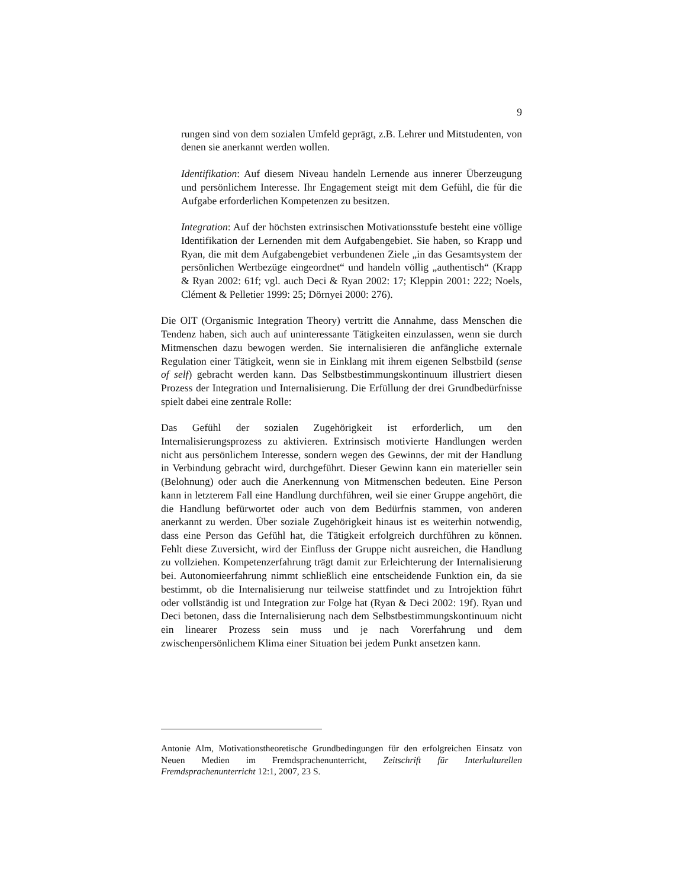9
rungen sind von dem sozialen Umfeld geprägt, z.B. Lehrer und Mitstudenten, von denen sie anerkannt werden wollen.
Identifikation: Auf diesem Niveau handeln Lernende aus innerer Überzeugung und persönlichem Interesse. Ihr Engagement steigt mit dem Gefühl, die für die Aufgabe erforderlichen Kompetenzen zu besitzen.
Integration: Auf der höchsten extrinsischen Motivationsstufe besteht eine völlige Identifikation der Lernenden mit dem Aufgabengebiet. Sie haben, so Krapp und Ryan, die mit dem Aufgabengebiet verbundenen Ziele „in das Gesamtsystem der persönlichen Wertbezüge eingeordnet“ und handeln völlig „authentisch“ (Krapp & Ryan 2002: 61f; vgl. auch Deci & Ryan 2002: 17; Kleppin 2001: 222; Noels, Clément & Pelletier 1999: 25; Dörnyei 2000: 276).
Die OIT (Organismic Integration Theory) vertritt die Annahme, dass Menschen die Tendenz haben, sich auch auf uninteressante Tätigkeiten einzulassen, wenn sie durch Mitmenschen dazu bewogen werden. Sie internalisieren die anfängliche externale Regulation einer Tätigkeit, wenn sie in Einklang mit ihrem eigenen Selbstbild (sense of self) gebracht werden kann. Das Selbstbestimmungskontinuum illustriert diesen Prozess der Integration und Internalisierung. Die Erfüllung der drei Grundbedürfnisse spielt dabei eine zentrale Rolle:
Das Gefühl der sozialen Zugehörigkeit ist erforderlich, um den Internalisierungsprozess zu aktivieren. Extrinsisch motivierte Handlungen werden nicht aus persönlichem Interesse, sondern wegen des Gewinns, der mit der Handlung in Verbindung gebracht wird, durchgeführt. Dieser Gewinn kann ein materieller sein (Belohnung) oder auch die Anerkennung von Mitmenschen bedeuten. Eine Person kann in letzterem Fall eine Handlung durchführen, weil sie einer Gruppe angehört, die die Handlung befürwortet oder auch von dem Bedürfnis stammen, von anderen anerkannt zu werden. Über soziale Zugehörigkeit hinaus ist es weiterhin notwendig, dass eine Person das Gefühl hat, die Tätigkeit erfolgreich durchführen zu können. Fehlt diese Zuversicht, wird der Einfluss der Gruppe nicht ausreichen, die Handlung zu vollziehen. Kompetenzerfahrung trägt damit zur Erleichterung der Internalisierung bei. Autonomieerfahrung nimmt schließlich eine entscheidende Funktion ein, da sie bestimmt, ob die Internalisierung nur teilweise stattfindet und zu Introjektion führt oder vollständig ist und Integration zur Folge hat (Ryan & Deci 2002: 19f). Ryan und Deci betonen, dass die Internalisierung nach dem Selbstbestimmungskontinuum nicht ein linearer Prozess sein muss und je nach Vorerfahrung und dem zwischenpersönlichem Klima einer Situation bei jedem Punkt ansetzen kann.
Antonie Alm, Motivationstheoretische Grundbedingungen für den erfolgreichen Einsatz von Neuen Medien im Fremdsprachenunterricht, Zeitschrift für Interkulturellen Fremdsprachenunterricht 12:1, 2007, 23 S.